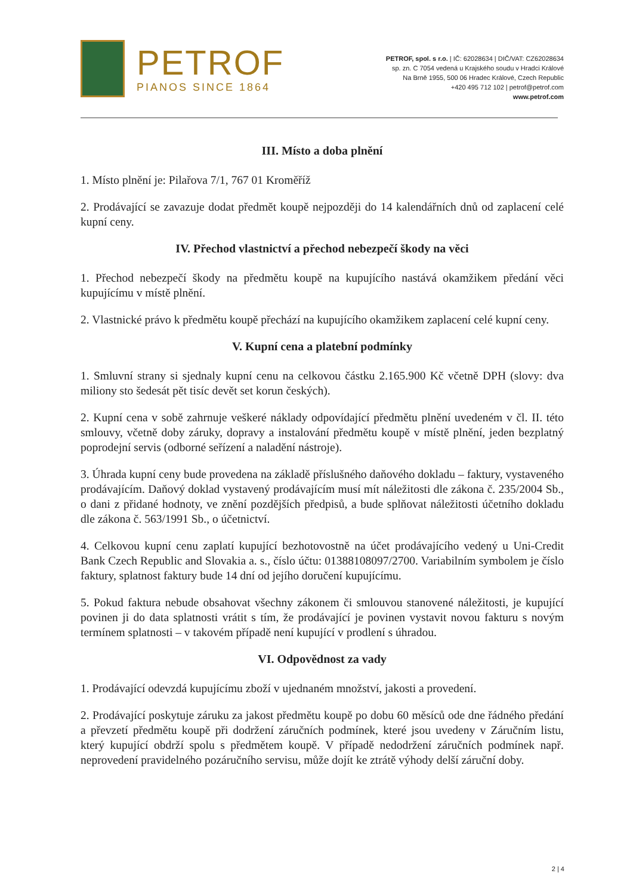PETROF
PIANOS SINCE 1864
PETROF, spol. s r.o. | IČ: 62028634 | DIČ/VAT: CZ62028634
sp. zn. C 7054 vedená u Krajského soudu v Hradci Králové
Na Brně 1955, 500 06 Hradec Králové, Czech Republic
+420 495 712 102 | petrof@petrof.com
www.petrof.com
III. Místo a doba plnění
1. Místo plnění je: Pilařova 7/1, 767 01 Kroměříž
2. Prodávající se zavazuje dodat předmět koupě nejpozději do 14 kalendářních dnů od zaplacení celé kupní ceny.
IV. Přechod vlastnictví a přechod nebezpečí škody na věci
1. Přechod nebezpečí škody na předmětu koupě na kupujícího nastává okamžikem předání věci kupujícímu v místě plnění.
2. Vlastnické právo k předmětu koupě přechází na kupujícího okamžikem zaplacení celé kupní ceny.
V. Kupní cena a platební podmínky
1. Smluvní strany si sjednaly kupní cenu na celkovou částku 2.165.900 Kč včetně DPH (slovy: dva miliony sto šedesát pět tisíc devět set korun českých).
2. Kupní cena v sobě zahrnuje veškeré náklady odpovídající předmětu plnění uvedeném v čl. II. této smlouvy, včetně doby záruky, dopravy a instalování předmětu koupě v místě plnění, jeden bezplatný poprodejní servis (odborné seřízení a naladění nástroje).
3. Úhrada kupní ceny bude provedena na základě příslušného daňového dokladu – faktury, vystaveného prodávajícím. Daňový doklad vystavený prodávajícím musí mít náležitosti dle zákona č. 235/2004 Sb., o dani z přidané hodnoty, ve znění pozdějších předpisů, a bude splňovat náležitosti účetního dokladu dle zákona č. 563/1991 Sb., o účetnictví.
4. Celkovou kupní cenu zaplatí kupující bezhotovostně na účet prodávajícího vedený u Uni-Credit Bank Czech Republic and Slovakia a. s., číslo účtu: 01388108097/2700. Variabilním symbolem je číslo faktury, splatnost faktury bude 14 dní od jejího doručení kupujícímu.
5. Pokud faktura nebude obsahovat všechny zákonem či smlouvou stanovené náležitosti, je kupující povinen ji do data splatnosti vrátit s tím, že prodávající je povinen vystavit novou fakturu s novým termínem splatnosti – v takovém případě není kupující v prodlení s úhradou.
VI. Odpovědnost za vady
1. Prodávající odevzdá kupujícímu zboží v ujednaném množství, jakosti a provedení.
2. Prodávající poskytuje záruku za jakost předmětu koupě po dobu 60 měsíců ode dne řádného předání a převzetí předmětu koupě při dodržení záručních podmínek, které jsou uvedeny v Záručním listu, který kupující obdrží spolu s předmětem koupě. V případě nedodržení záručních podmínek např. neprovedení pravidelného pozáručního servisu, může dojít ke ztrátě výhody delší záruční doby.
2 | 4